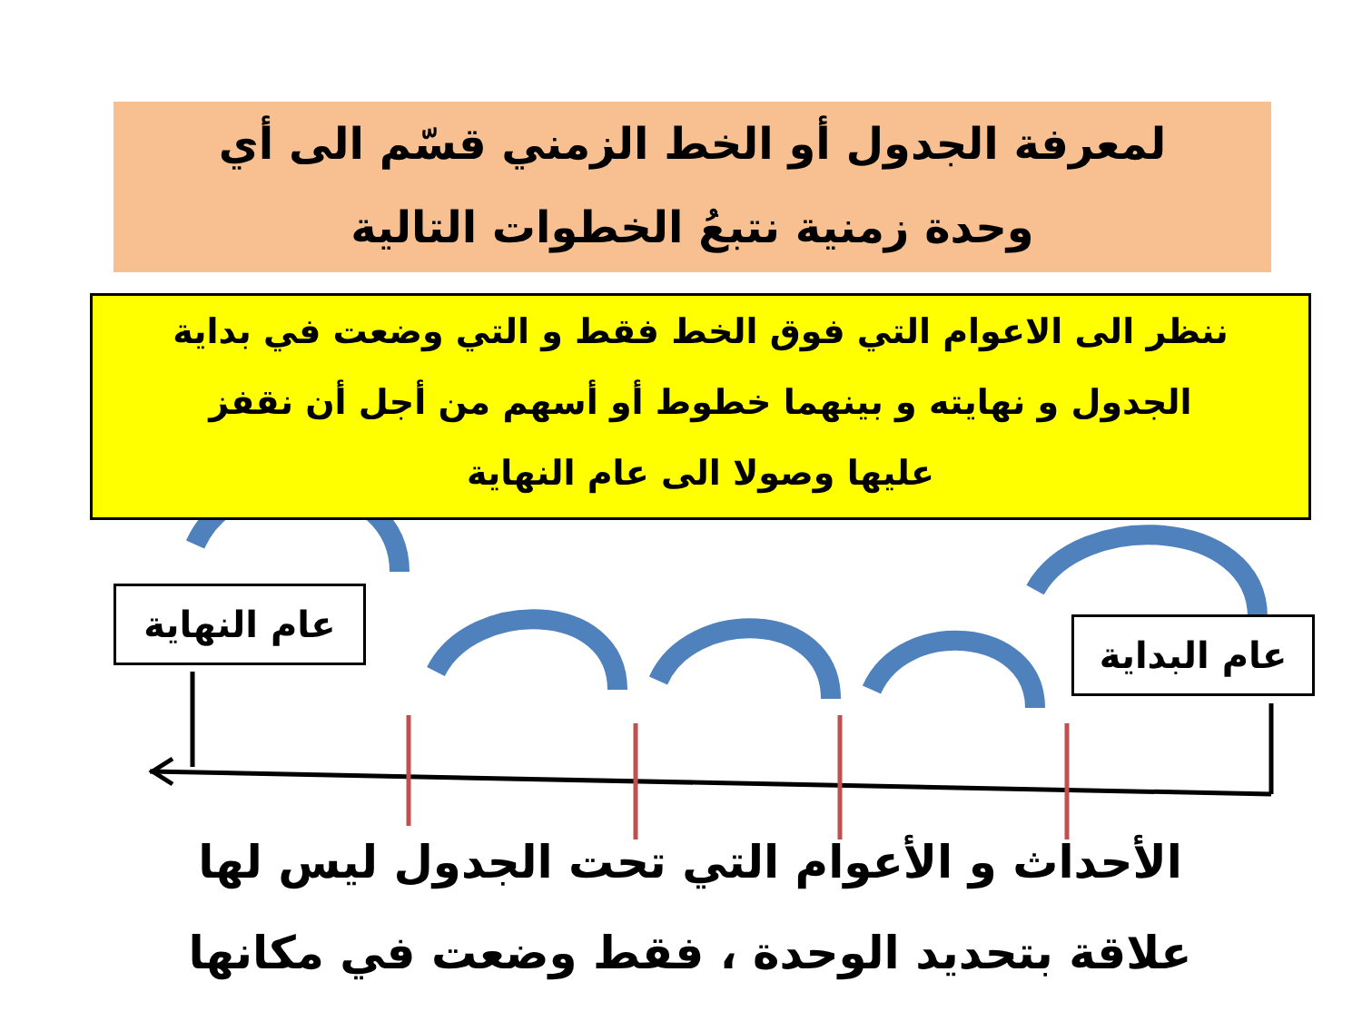لمعرفة الجدول أو الخط الزمني قسّم الى أي
وحدة زمنية نتبعُ الخطوات التالية
ننظر الى الاعوام التي فوق الخط فقط و التي وضعت في بداية
الجدول و نهايته و بينهما خطوط أو أسهم من أجل أن نقفز
عليها وصولا الى عام النهاية
عام النهاية
عام البداية
الأحداث و الأعوام التي تحت الجدول ليس لها
علاقة بتحديد الوحدة ، فقط وضعت في مكانها